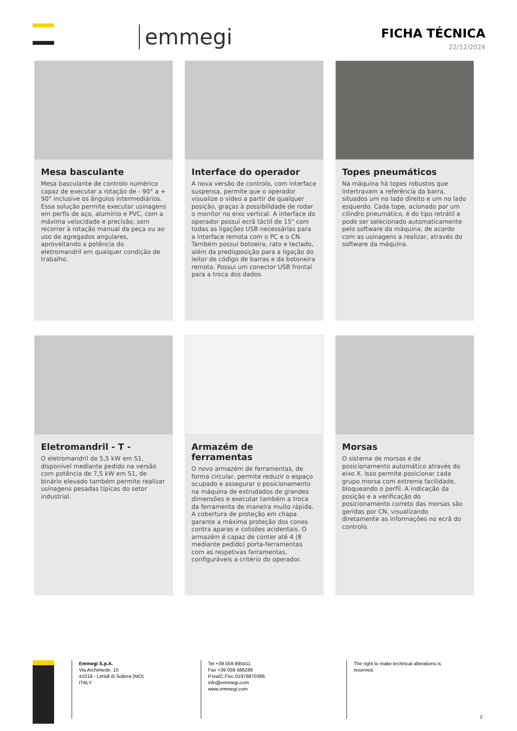emmegi
FICHA TÉCNICA
22/12/2024
Mesa basculante
Mesa basculante de controlo numérico capaz de executar a rotação de - 90° a + 90° inclusive os ângulos intermediários. Essa solução permite executar usinagens em perfis de aço, alumínio e PVC, com a máxima velocidade e precisão, sem recorrer à rotação manual da peça ou ao uso de agregados angulares, aproveitando a potência do eletromandril em qualquer condição de trabalho.
Interface do operador
A nova versão de controlo, com interface suspensa, permite que o operador visualize o vídeo a partir de qualquer posição, graças à possibilidade de rodar o monitor no eixo vertical. A interface do operador possui ecrã táctil de 15" com todas as ligações USB necessárias para a interface remota com o PC e o CN. Também possui botoeira, rato e teclado, além da predisposição para a ligação do leitor de código de barras e da botoneira remota. Possui um conector USB frontal para a troca dos dados.
Topes pneumáticos
Na máquina há topes robustos que intertravam a referência da barra, situados um no lado direito e um no lado esquerdo. Cada tope, acionado por um cilindro pneumático, é do tipo retrátil e pode ser selecionado automaticamente pelo software da máquina, de acordo com as usinagens a realizar, através do software da máquina.
Eletromandril - T -
O eletromandril de 5,5 kW em S1, disponível mediante pedido na versão com potência de 7,5 kW em S1, de binário elevado também permite realizar usinagens pesadas típicas do setor industrial.
Armazém de ferramentas
O novo armazém de ferramentas, de forma circular, permite reduzir o espaço ocupado e assegurar o posicionamento na máquina de extrudados de grandes dimensões e executar também a troca da ferramenta de maneira muito rápida. A cobertura de proteção em chapa garante a máxima proteção dos cones contra aparas e colisões acidentais. O armazém é capaz de conter até 4 (8 mediante pedido) porta-ferramentas com as respetivas ferramentas, configuráveis a critério do operador.
Morsas
O sistema de morsas é de posicionamento automático através do eixo X. Isso permite posicionar cada grupo morsa com extrema facilidade, bloqueando o perfil. A indicação da posição e a verificação do posicionamento correto das morsas são geridas por CN, visualizando diretamente as informações no ecrã do controlo.
Emmegi S.p.A.
Via Archimede, 10
41019 - Limidi di Soliera (MO)
ITALY
Tel +39 059 895411
Fax +39 059 566286
P.Iva/C.Fisc 01978870366
info@emmegi.com
www.emmegi.com
The right to make technical alterations is reserved.
2